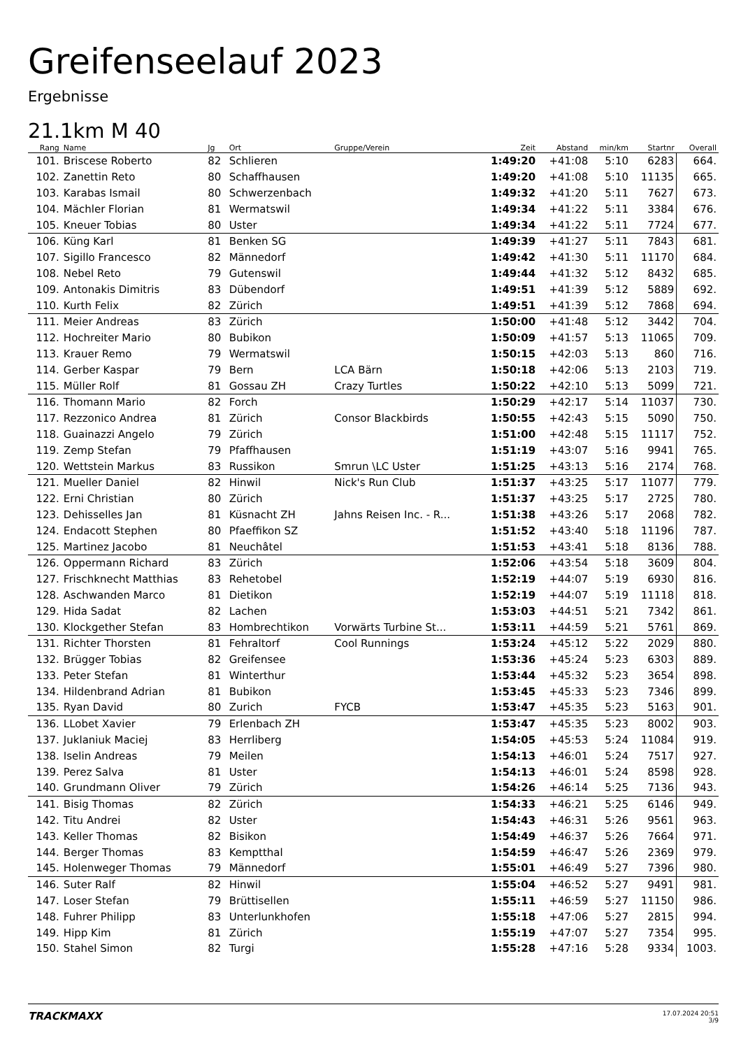Greifenseelauf 2023
Ergebnisse
21.1km M 40
| Rang | Name | Jg | Ort | Gruppe/Verein | Zeit | Abstand | min/km | Startnr | Overall |
| --- | --- | --- | --- | --- | --- | --- | --- | --- | --- |
| 101. | Briscese Roberto | 82 | Schlieren | | 1:49:20 | +41:08 | 5:10 | 6283 | 664. |
| 102. | Zanettin Reto | 80 | Schaffhausen | | 1:49:20 | +41:08 | 5:10 | 11135 | 665. |
| 103. | Karabas Ismail | 80 | Schwerzenbach | | 1:49:32 | +41:20 | 5:11 | 7627 | 673. |
| 104. | Mächler Florian | 81 | Wermatswil | | 1:49:34 | +41:22 | 5:11 | 3384 | 676. |
| 105. | Kneuer Tobias | 80 | Uster | | 1:49:34 | +41:22 | 5:11 | 7724 | 677. |
| 106. | Küng Karl | 81 | Benken SG | | 1:49:39 | +41:27 | 5:11 | 7843 | 681. |
| 107. | Sigillo Francesco | 82 | Männedorf | | 1:49:42 | +41:30 | 5:11 | 11170 | 684. |
| 108. | Nebel Reto | 79 | Gutenswil | | 1:49:44 | +41:32 | 5:12 | 8432 | 685. |
| 109. | Antonakis Dimitris | 83 | Dübendorf | | 1:49:51 | +41:39 | 5:12 | 5889 | 692. |
| 110. | Kurth Felix | 82 | Zürich | | 1:49:51 | +41:39 | 5:12 | 7868 | 694. |
| 111. | Meier Andreas | 83 | Zürich | | 1:50:00 | +41:48 | 5:12 | 3442 | 704. |
| 112. | Hochreiter Mario | 80 | Bubikon | | 1:50:09 | +41:57 | 5:13 | 11065 | 709. |
| 113. | Krauer Remo | 79 | Wermatswil | | 1:50:15 | +42:03 | 5:13 | 860 | 716. |
| 114. | Gerber Kaspar | 79 | Bern | LCA Bärn | 1:50:18 | +42:06 | 5:13 | 2103 | 719. |
| 115. | Müller Rolf | 81 | Gossau ZH | Crazy Turtles | 1:50:22 | +42:10 | 5:13 | 5099 | 721. |
| 116. | Thomann Mario | 82 | Forch | | 1:50:29 | +42:17 | 5:14 | 11037 | 730. |
| 117. | Rezzonico Andrea | 81 | Zürich | Consor Blackbirds | 1:50:55 | +42:43 | 5:15 | 5090 | 750. |
| 118. | Guainazzi Angelo | 79 | Zürich | | 1:51:00 | +42:48 | 5:15 | 11117 | 752. |
| 119. | Zemp Stefan | 79 | Pfaffhausen | | 1:51:19 | +43:07 | 5:16 | 9941 | 765. |
| 120. | Wettstein Markus | 83 | Russikon | Smrun \LC Uster | 1:51:25 | +43:13 | 5:16 | 2174 | 768. |
| 121. | Mueller Daniel | 82 | Hinwil | Nick's Run Club | 1:51:37 | +43:25 | 5:17 | 11077 | 779. |
| 122. | Erni Christian | 80 | Zürich | | 1:51:37 | +43:25 | 5:17 | 2725 | 780. |
| 123. | Dehisselles Jan | 81 | Küsnacht ZH | Jahns Reisen Inc. - R... | 1:51:38 | +43:26 | 5:17 | 2068 | 782. |
| 124. | Endacott Stephen | 80 | Pfaeffikon SZ | | 1:51:52 | +43:40 | 5:18 | 11196 | 787. |
| 125. | Martinez Jacobo | 81 | Neuchâtel | | 1:51:53 | +43:41 | 5:18 | 8136 | 788. |
| 126. | Oppermann Richard | 83 | Zürich | | 1:52:06 | +43:54 | 5:18 | 3609 | 804. |
| 127. | Frischknecht Matthias | 83 | Rehetobel | | 1:52:19 | +44:07 | 5:19 | 6930 | 816. |
| 128. | Aschwanden Marco | 81 | Dietikon | | 1:52:19 | +44:07 | 5:19 | 11118 | 818. |
| 129. | Hida Sadat | 82 | Lachen | | 1:53:03 | +44:51 | 5:21 | 7342 | 861. |
| 130. | Klockgether Stefan | 83 | Hombrechtikon | Vorwärts Turbine St... | 1:53:11 | +44:59 | 5:21 | 5761 | 869. |
| 131. | Richter Thorsten | 81 | Fehraltorf | Cool Runnings | 1:53:24 | +45:12 | 5:22 | 2029 | 880. |
| 132. | Brügger Tobias | 82 | Greifensee | | 1:53:36 | +45:24 | 5:23 | 6303 | 889. |
| 133. | Peter Stefan | 81 | Winterthur | | 1:53:44 | +45:32 | 5:23 | 3654 | 898. |
| 134. | Hildenbrand Adrian | 81 | Bubikon | | 1:53:45 | +45:33 | 5:23 | 7346 | 899. |
| 135. | Ryan David | 80 | Zurich | FYCB | 1:53:47 | +45:35 | 5:23 | 5163 | 901. |
| 136. | LLobet Xavier | 79 | Erlenbach ZH | | 1:53:47 | +45:35 | 5:23 | 8002 | 903. |
| 137. | Juklaniuk Maciej | 83 | Herrliberg | | 1:54:05 | +45:53 | 5:24 | 11084 | 919. |
| 138. | Iselin Andreas | 79 | Meilen | | 1:54:13 | +46:01 | 5:24 | 7517 | 927. |
| 139. | Perez Salva | 81 | Uster | | 1:54:13 | +46:01 | 5:24 | 8598 | 928. |
| 140. | Grundmann Oliver | 79 | Zürich | | 1:54:26 | +46:14 | 5:25 | 7136 | 943. |
| 141. | Bisig Thomas | 82 | Zürich | | 1:54:33 | +46:21 | 5:25 | 6146 | 949. |
| 142. | Titu Andrei | 82 | Uster | | 1:54:43 | +46:31 | 5:26 | 9561 | 963. |
| 143. | Keller Thomas | 82 | Bisikon | | 1:54:49 | +46:37 | 5:26 | 7664 | 971. |
| 144. | Berger Thomas | 83 | Kemptthal | | 1:54:59 | +46:47 | 5:26 | 2369 | 979. |
| 145. | Holenweger Thomas | 79 | Männedorf | | 1:55:01 | +46:49 | 5:27 | 7396 | 980. |
| 146. | Suter Ralf | 82 | Hinwil | | 1:55:04 | +46:52 | 5:27 | 9491 | 981. |
| 147. | Loser Stefan | 79 | Brüttisellen | | 1:55:11 | +46:59 | 5:27 | 11150 | 986. |
| 148. | Fuhrer Philipp | 83 | Unterlunkhofen | | 1:55:18 | +47:06 | 5:27 | 2815 | 994. |
| 149. | Hipp Kim | 81 | Zürich | | 1:55:19 | +47:07 | 5:27 | 7354 | 995. |
| 150. | Stahel Simon | 82 | Turgi | | 1:55:28 | +47:16 | 5:28 | 9334 | 1003. |
TRACKMAXX
17.07.2024 20:51
3/9